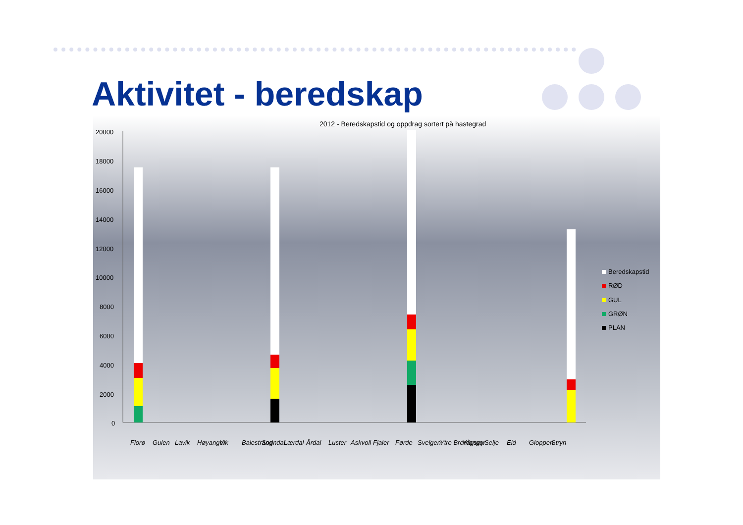Aktivitet - beredskap
2012 - Beredskapstid og oppdrag sortert på hastegrad
20000
18000
16000
14000
12000
10000
8000
6000
4000
2000
0
Florø
Gulen
Lavik
Høyanger
Vik
Balestrand
Sogndal
Lærdal
Årdal
Luster
Askvoll
Fjaler
Førde
Svelgen
Ytre Bremanger
Vågsøy
Selje
Eid
Gloppen
Stryn
Beredskapstid
RØD
GUL
GRØN
PLAN